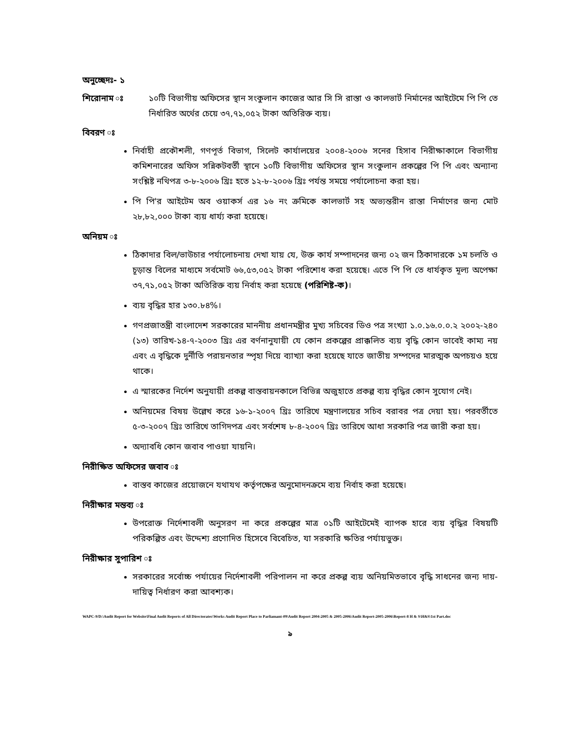অনুচ্ছেদঃ- ১
শিরোনাম ঃ ১০টি বিভাগীয় অফিসের স্থান সংকুলান কাজের আর সি সি রাস্তা ও কালভার্ট নির্মানের আইটেমে পি পি তে নির্ধারিত অর্থের চেয়ে ৩৭,৭১,০৫২ টাকা অতিরিক্ত ব্যয়।
বিবরণ ঃ
নির্বাহী প্রকৌশলী, গণপূর্ত বিভাগ, সিলেট কার্যালয়ের ২০০৪-২০০৬ সনের হিসাব নিরীক্ষাকালে বিভাগীয় কমিশনারের অফিস সন্নিকটবর্তী স্থানে ১০টি বিভাগীয় অফিসের স্থান সংকুলান প্রকল্পের পি পি এবং অন্যান্য সংশ্লিষ্ট নথিপত্র ৩-৮-২০০৬ খ্রিঃ হতে ১২-৮-২০০৬ খ্রিঃ পর্যন্ত সময়ে পর্যালোচনা করা হয়।
পি পি'র আইটেম অব ওয়াকর্স এর ১৬ নং ক্রমিকে কালভার্ট সহ অভ্যন্তরীন রাস্তা নির্মাণের জন্য মোট ২৮,৮২,০০০ টাকা ব্যয় ধার্য্য করা হয়েছে।
অনিয়ম ঃ
ঠিকাদার বিল/ভাউচার পর্যালোচনায় দেখা যায় যে, উক্ত কার্য সম্পাদনের জন্য ০২ জন ঠিকাদারকে ১ম চলতি ও চূড়ান্ত বিলের মাধ্যমে সর্বমোট ৬৬,৫৩,০৫২ টাকা পরিশোধ করা হয়েছে। এতে পি পি তে ধার্যকৃত মূল্য অপেক্ষা ৩৭,৭১,০৫২ টাকা অতিরিক্ত ব্যয় নির্বাহ করা হয়েছে (পরিশিষ্ট-ক)।
ব্যয় বৃদ্ধির হার ১৩০.৮৪%।
গণপ্রজাতন্ত্রী বাংলাদেশ সরকারের মাননীয় প্রধানমন্ত্রীর মুখ্য সচিবের ডিও পত্র সংখ্যা ১.০.১৬.০.০.২ ২০০২-২৪০ (১৩) তারিখ-১৪-৭-২০০৩ খ্রিঃ এর বর্ণনানুযায়ী যে কোন প্রকল্পের প্রাক্কলিত ব্যয় বৃদ্ধি কোন ভাবেই কাম্য নয় এবং এ বৃদ্ধিকে দুর্নীতি পরায়নতার স্পৃহা দিয়ে ব্যাখ্যা করা হয়েছে যাতে জাতীয় সম্পদের মারত্মক অপচয়ও হয়ে থাকে।
এ স্মারকের নির্দেশ অনুযায়ী প্রকল্প বাস্তবায়নকালে বিভিন্ন অজুহাতে প্রকল্প ব্যয় বৃদ্ধির কোন সুযোগ নেই।
অনিয়মের বিষয় উল্লেখ করে ১৬-১-২০০৭ খ্রিঃ তারিখে মন্ত্রণালয়ের সচিব বরাবর পত্র দেয়া হয়। পরবর্তীতে ৫-৩-২০০৭ খ্রিঃ তারিখে তাগিদপত্র এবং সর্বশেষ ৮-৪-২০০৭ খ্রিঃ তারিখে আধা সরকারি পত্র জারী করা হয়।
অদ্যাবধি কোন জবাব পাওয়া যায়নি।
নিরীক্ষিত অফিসের জবাব ঃ
বাস্তব কাজের প্রয়োজনে যথাযথ কর্তৃপক্ষের অনুমোদনক্রমে ব্যয় নির্বাহ করা হয়েছে।
নিরীক্ষার মন্তব্য ঃ
উপরোক্ত নির্দেশাবলী অনুসরণ না করে প্রকল্পের মাত্র ০১টি আইটেমেই ব্যাপক হারে ব্যয় বৃদ্ধির বিষয়টি পরিকল্পিত এবং উদ্দেশ্য প্রণোদিত হিসেবে বিবেচিত, যা সরকারি ক্ষতির পর্যায়ভুক্ত।
নিরীক্ষার সুপারিশ ঃ
সরকারের সর্বোচ্চ পর্যায়ের নির্দেশাবলী পরিপালন না করে প্রকল্প ব্যয় অনিয়মিতভাবে বৃদ্ধি সাধনের জন্য দায়-দায়িত্ব নির্ধারণ করা আবশ্যক।
WAPC-9/D:\Audit Report for Website\Final Audit Reports of All Directorates\Works Audit Report Place to Parliamant-09\Audit Report 2004-2005 & 2005-2006\Audit Report-2005-2006\Report-8 H & S\H&S\1st Part.doc
৯